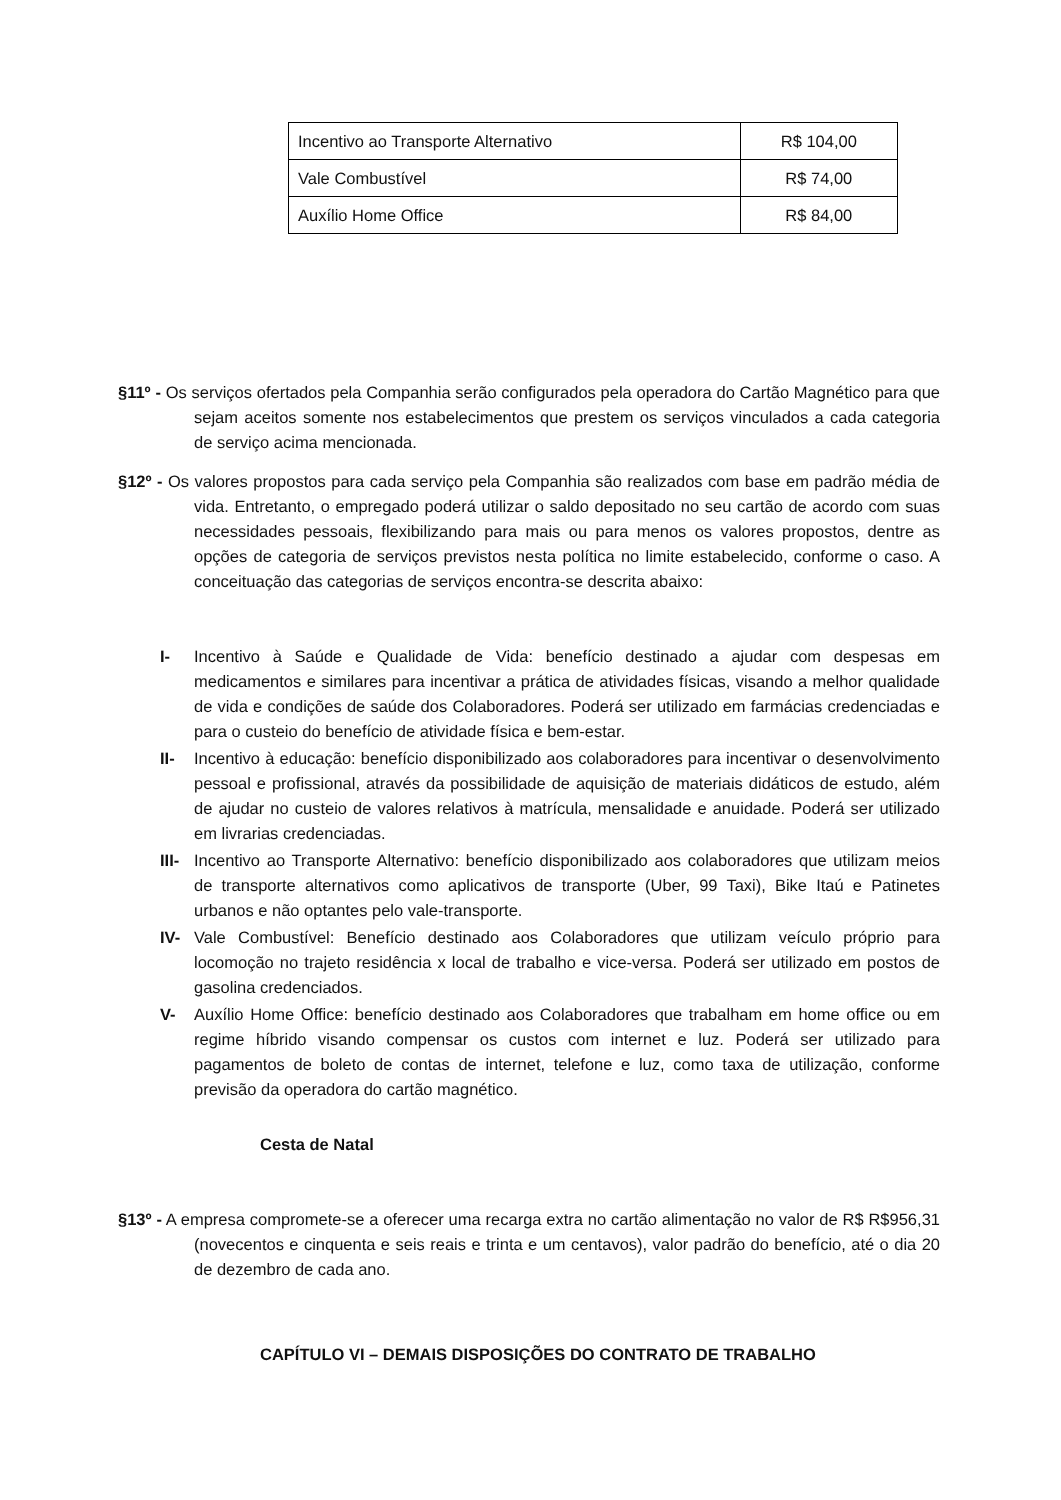| Incentivo ao Transporte Alternativo | R$ 104,00 |
| Vale Combustível | R$ 74,00 |
| Auxílio Home Office | R$ 84,00 |
§11º - Os serviços ofertados pela Companhia serão configurados pela operadora do Cartão Magnético para que sejam aceitos somente nos estabelecimentos que prestem os serviços vinculados a cada categoria de serviço acima mencionada.
§12º - Os valores propostos para cada serviço pela Companhia são realizados com base em padrão média de vida. Entretanto, o empregado poderá utilizar o saldo depositado no seu cartão de acordo com suas necessidades pessoais, flexibilizando para mais ou para menos os valores propostos, dentre as opções de categoria de serviços previstos nesta política no limite estabelecido, conforme o caso. A conceituação das categorias de serviços encontra-se descrita abaixo:
I- Incentivo à Saúde e Qualidade de Vida: benefício destinado a ajudar com despesas em medicamentos e similares para incentivar a prática de atividades físicas, visando a melhor qualidade de vida e condições de saúde dos Colaboradores. Poderá ser utilizado em farmácias credenciadas e para o custeio do benefício de atividade física e bem-estar.
II- Incentivo à educação: benefício disponibilizado aos colaboradores para incentivar o desenvolvimento pessoal e profissional, através da possibilidade de aquisição de materiais didáticos de estudo, além de ajudar no custeio de valores relativos à matrícula, mensalidade e anuidade. Poderá ser utilizado em livrarias credenciadas.
III- Incentivo ao Transporte Alternativo: benefício disponibilizado aos colaboradores que utilizam meios de transporte alternativos como aplicativos de transporte (Uber, 99 Taxi), Bike Itaú e Patinetes urbanos e não optantes pelo vale-transporte.
IV- Vale Combustível: Benefício destinado aos Colaboradores que utilizam veículo próprio para locomoção no trajeto residência x local de trabalho e vice-versa. Poderá ser utilizado em postos de gasolina credenciados.
V- Auxílio Home Office: benefício destinado aos Colaboradores que trabalham em home office ou em regime híbrido visando compensar os custos com internet e luz. Poderá ser utilizado para pagamentos de boleto de contas de internet, telefone e luz, como taxa de utilização, conforme previsão da operadora do cartão magnético.
Cesta de Natal
§13º - A empresa compromete-se a oferecer uma recarga extra no cartão alimentação no valor de R$ R$956,31 (novecentos e cinquenta e seis reais e trinta e um centavos), valor padrão do benefício, até o dia 20 de dezembro de cada ano.
CAPÍTULO VI – DEMAIS DISPOSIÇÕES DO CONTRATO DE TRABALHO